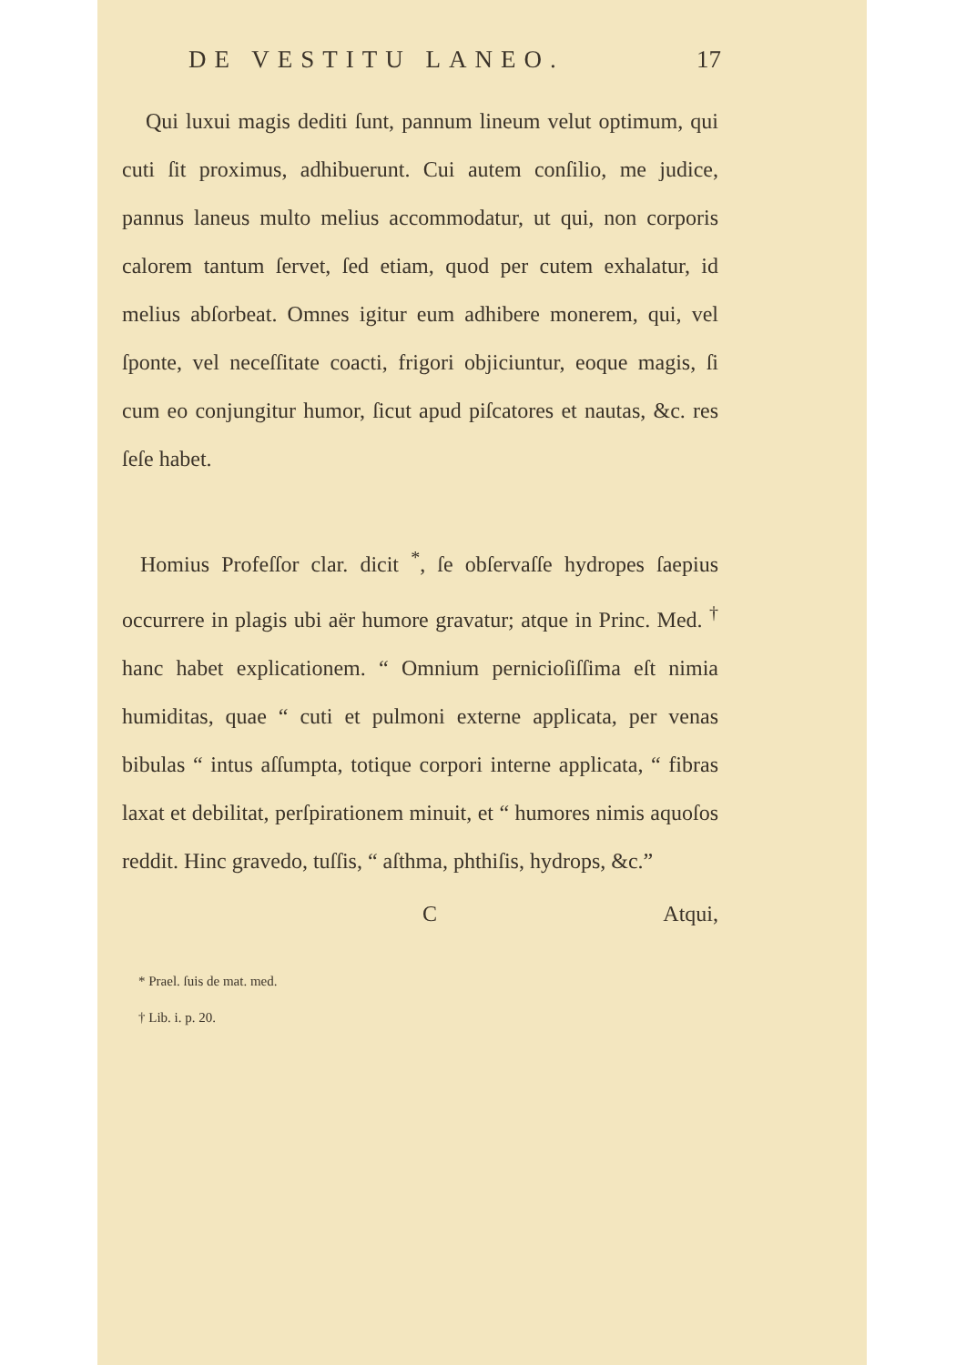DE VESTITU LANEO. 17
Qui luxui magis dediti ſunt, pannum lineum velut optimum, qui cuti ſit proximus, adhibuerunt. Cui autem conſilio, me judice, pannus laneus multo melius accommodatur, ut qui, non corporis calorem tantum ſervet, ſed etiam, quod per cutem exhalatur, id melius abſorbeat. Omnes igitur eum adhibere monerem, qui, vel ſponte, vel neceſſitate coacti, frigori objiciuntur, eoque magis, ſi cum eo conjungitur humor, ſicut apud piſcatores et nautas, &c. res ſeſe habet.
Homius Profeſſor clar. dicit <sup>*</sup>, ſe obſervaſſe hydropes ſaepius occurrere in plagis ubi aër humore gravatur; atque in Princ. Med. <sup>†</sup> hanc habet explicationem. “ Omnium pernicioſiſſima eſt nimia humiditas, quae “ cuti et pulmoni externe applicata, per venas bibulas “ intus aſſumpta, totique corpori interne applicata, “ fibras laxat et debilitat, perſpirationem minuit, et “ humores nimis aquoſos reddit. Hinc gravedo, tuſſis, “ aſthma, phthiſis, hydrops, &c.”
C Atqui,
* Prael. ſuis de mat. med.
† Lib. i. p. 20.